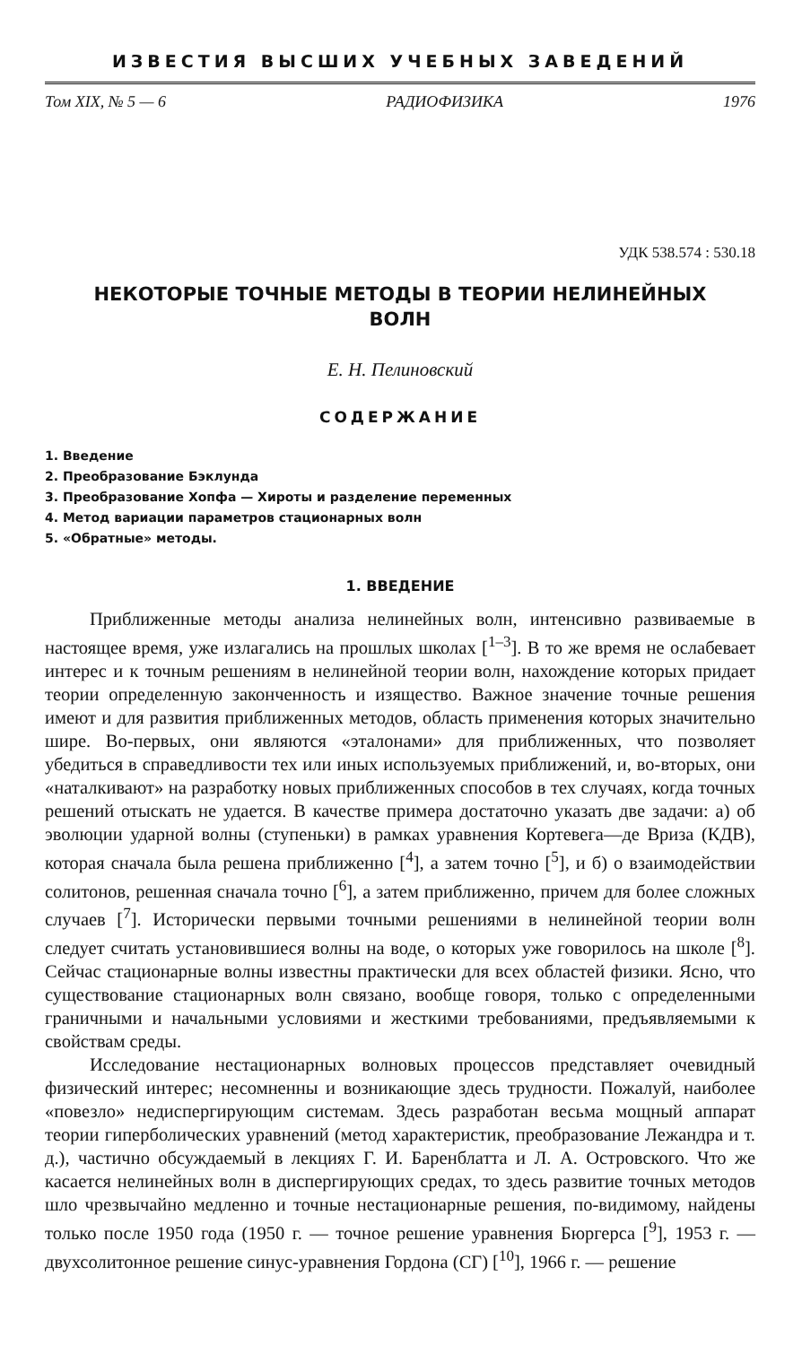ИЗВЕСТИЯ ВЫСШИХ УЧЕБНЫХ ЗАВЕДЕНИЙ
Том XIX, № 5 — 6 РАДИОФИЗИКА 1976
УДК 538.574 : 530.18
НЕКОТОРЫЕ ТОЧНЫЕ МЕТОДЫ В ТЕОРИИ НЕЛИНЕЙНЫХ
ВОЛН
Е. Н. Пелиновский
СОДЕРЖАНИЕ
1. Введение
2. Преобразование Бэклунда
3. Преобразование Хопфа — Хироты и разделение переменных
4. Метод вариации параметров стационарных волн
5. «Обратные» методы.
1. ВВЕДЕНИЕ
Приближенные методы анализа нелинейных волн, интенсивно развиваемые в настоящее время, уже излагались на прошлых школах [<sup>1–3</sup>]. В то же время не ослабевает интерес и к точным решениям в нелинейной теории волн, нахождение которых придает теории определенную законченность и изящество. Важное значение точные решения имеют и для развития приближенных методов, область применения которых значительно шире. Во-первых, они являются «эталонами» для приближенных, что позволяет убедиться в справедливости тех или иных используемых приближений, и, во-вторых, они «наталкивают» на разработку новых приближенных способов в тех случаях, когда точных решений отыскать не удается. В качестве примера достаточно указать две задачи: а) об эволюции ударной волны (ступеньки) в рамках уравнения Кортевега—де Вриза (КДВ), которая сначала была решена приближенно [<sup>4</sup>], а затем точно [<sup>5</sup>], и б) о взаимодействии солитонов, решенная сначала точно [<sup>6</sup>], а затем приближенно, причем для более сложных случаев [<sup>7</sup>]. Исторически первыми точными решениями в нелинейной теории волн следует считать установившиеся волны на воде, о которых уже говорилось на школе [<sup>8</sup>]. Сейчас стационарные волны известны практически для всех областей физики. Ясно, что существование стационарных волн связано, вообще говоря, только с определенными граничными и начальными условиями и жесткими требованиями, предъявляемыми к свойствам среды.
Исследование нестационарных волновых процессов представляет очевидный физический интерес; несомненны и возникающие здесь трудности. Пожалуй, наиболее «повезло» недиспергирующим системам. Здесь разработан весьма мощный аппарат теории гиперболических уравнений (метод характеристик, преобразование Лежандра и т. д.), частично обсуждаемый в лекциях Г. И. Баренблатта и Л. А. Островского. Что же касается нелинейных волн в диспергирующих средах, то здесь развитие точных методов шло чрезвычайно медленно и точные нестационарные решения, по-видимому, найдены только после 1950 года (1950 г. — точное решение уравнения Бюргерса [<sup>9</sup>], 1953 г. — двухсолитонное решение синус-уравнения Гордона (СГ) [<sup>10</sup>], 1966 г. — решение